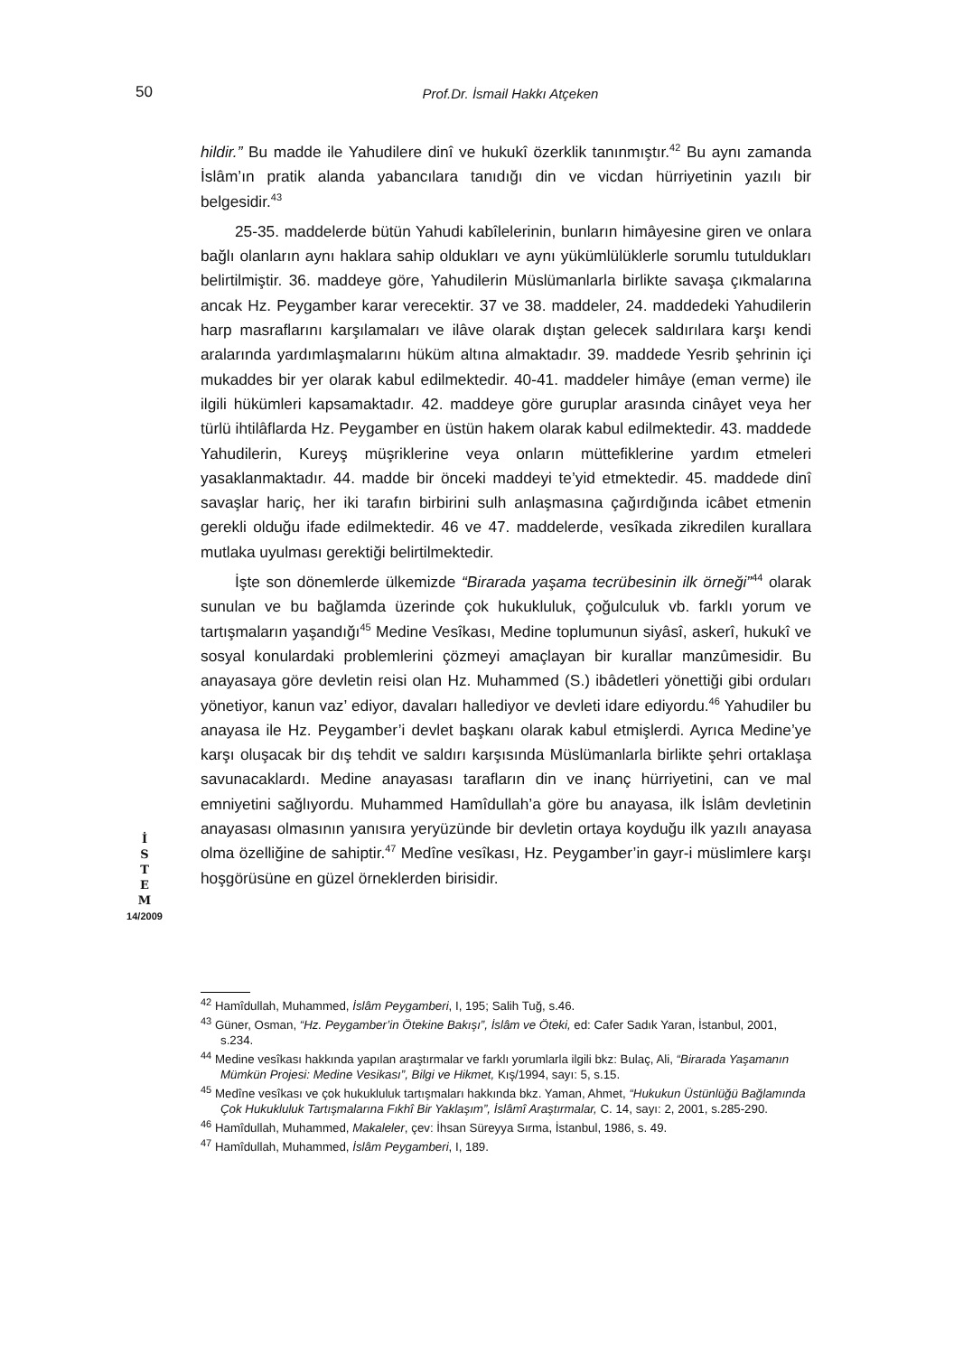50 Prof.Dr. İsmail Hakkı Atçeken
hildir.” Bu madde ile Yahudilere dinî ve hukukî özerklik tanınmıştır.<sup>42</sup> Bu aynı zamanda İslâm’ın pratik alanda yabancılara tanıdığı din ve vicdan hürriyetinin yazılı bir belgesidir.<sup>43</sup>
25-35. maddelerde bütün Yahudi kabîlelerinin, bunların himâyesine giren ve onlara bağlı olanların aynı haklara sahip oldukları ve aynı yükümlülüklerle sorumlu tutuldukları belirtilmiştir. 36. maddeye göre, Yahudilerin Müslümanlarla birlikte savaşa çıkmalarına ancak Hz. Peygamber karar verecektir. 37 ve 38. maddeler, 24. maddedeki Yahudilerin harp masraflarını karşılamaları ve ilâve olarak dıştan gelecek saldırılara karşı kendi aralarında yardımlaşmalarını hüküm altına almaktadır. 39. maddede Yesrib şehrinin içi mukaddes bir yer olarak kabul edilmektedir. 40-41. maddeler himâye (eman verme) ile ilgili hükümleri kapsamaktadır. 42. maddeye göre guruplar arasında cinâyet veya her türlü ihtilâflarda Hz. Peygamber en üstün hakem olarak kabul edilmektedir. 43. maddede Yahudilerin, Kureyş müşriklerine veya onların müttefiklerine yardım etmeleri yasaklanmaktadır. 44. madde bir önceki maddeyi te’yid etmektedir. 45. maddede dinî savaşlar hariç, her iki tarafın birbirini sulh anlaşmasına çağırdığında icâbet etmenin gerekli olduğu ifade edilmektedir. 46 ve 47. maddelerde, vesîkada zikredilen kurallara mutlaka uyulması gerektiği belirtilmektedir.
İşte son dönemlerde ülkemizde “Birarada yaşama tecrübesinin ilk örneği”<sup>44</sup> olarak sunulan ve bu bağlamda üzerinde çok hukukluluk, çoğulculuk vb. farklı yorum ve tartışmaların yaşandığı<sup>45</sup> Medine Vesîkası, Medine toplumunun siyâsî, askerî, hukukî ve sosyal konulardaki problemlerini çözmeyi amaçlayan bir kurallar manzûmesidir. Bu anayasaya göre devletin reisi olan Hz. Muhammed (S.) ibâdetleri yönettiği gibi orduları yönetiyor, kanun vaz’ ediyor, davaları hallediyor ve devleti idare ediyordu.<sup>46</sup> Yahudiler bu anayasa ile Hz. Peygamber’i devlet başkanı olarak kabul etmişlerdi. Ayrıca Medine’ye karşı oluşacak bir dış tehdit ve saldırı karşısında Müslümanlarla birlikte şehri ortaklaşa savunacaklardı. Medine anayasası tarafların din ve inanç hürriyetini, can ve mal emniyetini sağlıyordu. Muhammed Hamîdullah’a göre bu anayasa, ilk İslâm devletinin anayasası olmasının yanısıra yeryüzünde bir devletin ortaya koyduğu ilk yazılı anayasa olma özelliğine de sahiptir.<sup>47</sup> Medîne vesîkası, Hz. Peygamber’in gayr-i müslimlere karşı hoşgörüsüne en güzel örneklerden birisidir.
İ
S
T
E
M
14/2009
<sup>42</sup> Hamîdullah, Muhammed, İslâm Peygamberi, I, 195; Salih Tuğ, s.46.
<sup>43</sup> Güner, Osman, “Hz. Peygamber’in Ötekine Bakışı”, İslâm ve Öteki, ed: Cafer Sadık Yaran, İstanbul, 2001, s.234.
<sup>44</sup> Medine vesîkası hakkında yapılan araştırmalar ve farklı yorumlarla ilgili bkz: Bulaç, Ali, “Birarada Yaşamanın Mümkün Projesi: Medine Vesikası”, Bilgi ve Hikmet, Kış/1994, sayı: 5, s.15.
<sup>45</sup> Medîne vesîkası ve çok hukukluluk tartışmaları hakkında bkz. Yaman, Ahmet, “Hukukun Üstünlüğü Bağlamında Çok Hukukluluk Tartışmalarına Fıkhî Bir Yaklaşım”, İslâmî Araştırmalar, C. 14, sayı: 2, 2001, s.285-290.
<sup>46</sup> Hamîdullah, Muhammed, Makaleler, çev: İhsan Süreyya Sırma, İstanbul, 1986, s. 49.
<sup>47</sup> Hamîdullah, Muhammed, İslâm Peygamberi, I, 189.